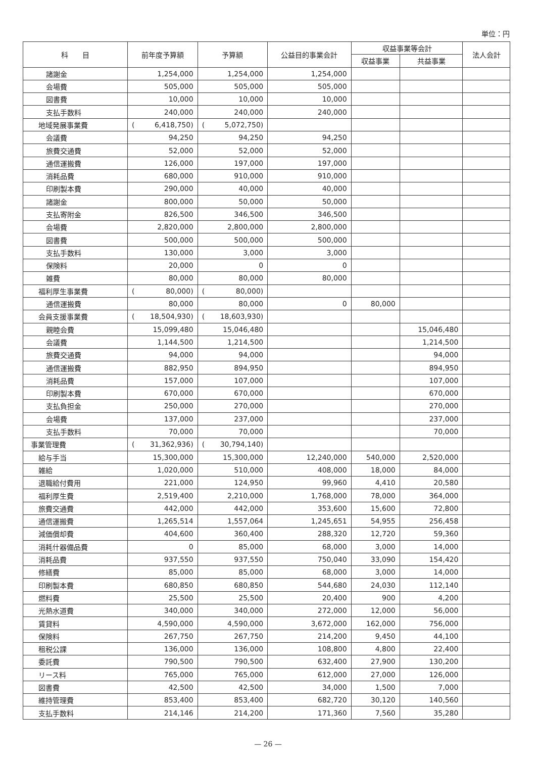単位：円
| 科 目 | 前年度予算額 | 予算額 | 公益目的事業会計 | 収益事業等会計 | | 法人会計 |
| --- | --- | --- | --- | --- | --- | --- |
| | | | | 収益事業 | 共益事業 | |
| 諸謝金 | 1,254,000 | 1,254,000 | 1,254,000 | | | |
| 会場費 | 505,000 | 505,000 | 505,000 | | | |
| 図書費 | 10,000 | 10,000 | 10,000 | | | |
| 支払手数料 | 240,000 | 240,000 | 240,000 | | | |
| 地域発展事業費 | ( 6,418,750) | ( 5,072,750) | | | | |
| 会議費 | 94,250 | 94,250 | 94,250 | | | |
| 旅費交通費 | 52,000 | 52,000 | 52,000 | | | |
| 通信運搬費 | 126,000 | 197,000 | 197,000 | | | |
| 消耗品費 | 680,000 | 910,000 | 910,000 | | | |
| 印刷製本費 | 290,000 | 40,000 | 40,000 | | | |
| 諸謝金 | 800,000 | 50,000 | 50,000 | | | |
| 支払寄附金 | 826,500 | 346,500 | 346,500 | | | |
| 会場費 | 2,820,000 | 2,800,000 | 2,800,000 | | | |
| 図書費 | 500,000 | 500,000 | 500,000 | | | |
| 支払手数料 | 130,000 | 3,000 | 3,000 | | | |
| 保険料 | 20,000 | 0 | 0 | | | |
| 雑費 | 80,000 | 80,000 | 80,000 | | | |
| 福利厚生事業費 | ( 80,000) | ( 80,000) | | | | |
| 通信運搬費 | 80,000 | 80,000 | 0 | 80,000 | | |
| 会員支援事業費 | ( 18,504,930) | ( 18,603,930) | | | | |
| 親睦会費 | 15,099,480 | 15,046,480 | | | 15,046,480 | |
| 会議費 | 1,144,500 | 1,214,500 | | | 1,214,500 | |
| 旅費交通費 | 94,000 | 94,000 | | | 94,000 | |
| 通信運搬費 | 882,950 | 894,950 | | | 894,950 | |
| 消耗品費 | 157,000 | 107,000 | | | 107,000 | |
| 印刷製本費 | 670,000 | 670,000 | | | 670,000 | |
| 支払負担金 | 250,000 | 270,000 | | | 270,000 | |
| 会場費 | 137,000 | 237,000 | | | 237,000 | |
| 支払手数料 | 70,000 | 70,000 | | | 70,000 | |
| 事業管理費 | ( 31,362,936) | ( 30,794,140) | | | | |
| 給与手当 | 15,300,000 | 15,300,000 | 12,240,000 | 540,000 | 2,520,000 | |
| 雑給 | 1,020,000 | 510,000 | 408,000 | 18,000 | 84,000 | |
| 退職給付費用 | 221,000 | 124,950 | 99,960 | 4,410 | 20,580 | |
| 福利厚生費 | 2,519,400 | 2,210,000 | 1,768,000 | 78,000 | 364,000 | |
| 旅費交通費 | 442,000 | 442,000 | 353,600 | 15,600 | 72,800 | |
| 通信運搬費 | 1,265,514 | 1,557,064 | 1,245,651 | 54,955 | 256,458 | |
| 減価償却費 | 404,600 | 360,400 | 288,320 | 12,720 | 59,360 | |
| 消耗什器備品費 | 0 | 85,000 | 68,000 | 3,000 | 14,000 | |
| 消耗品費 | 937,550 | 937,550 | 750,040 | 33,090 | 154,420 | |
| 修繕費 | 85,000 | 85,000 | 68,000 | 3,000 | 14,000 | |
| 印刷製本費 | 680,850 | 680,850 | 544,680 | 24,030 | 112,140 | |
| 燃料費 | 25,500 | 25,500 | 20,400 | 900 | 4,200 | |
| 光熱水道費 | 340,000 | 340,000 | 272,000 | 12,000 | 56,000 | |
| 賃貸料 | 4,590,000 | 4,590,000 | 3,672,000 | 162,000 | 756,000 | |
| 保険料 | 267,750 | 267,750 | 214,200 | 9,450 | 44,100 | |
| 租税公課 | 136,000 | 136,000 | 108,800 | 4,800 | 22,400 | |
| 委託費 | 790,500 | 790,500 | 632,400 | 27,900 | 130,200 | |
| リース料 | 765,000 | 765,000 | 612,000 | 27,000 | 126,000 | |
| 図書費 | 42,500 | 42,500 | 34,000 | 1,500 | 7,000 | |
| 維持管理費 | 853,400 | 853,400 | 682,720 | 30,120 | 140,560 | |
| 支払手数料 | 214,146 | 214,200 | 171,360 | 7,560 | 35,280 | |
— 26 —